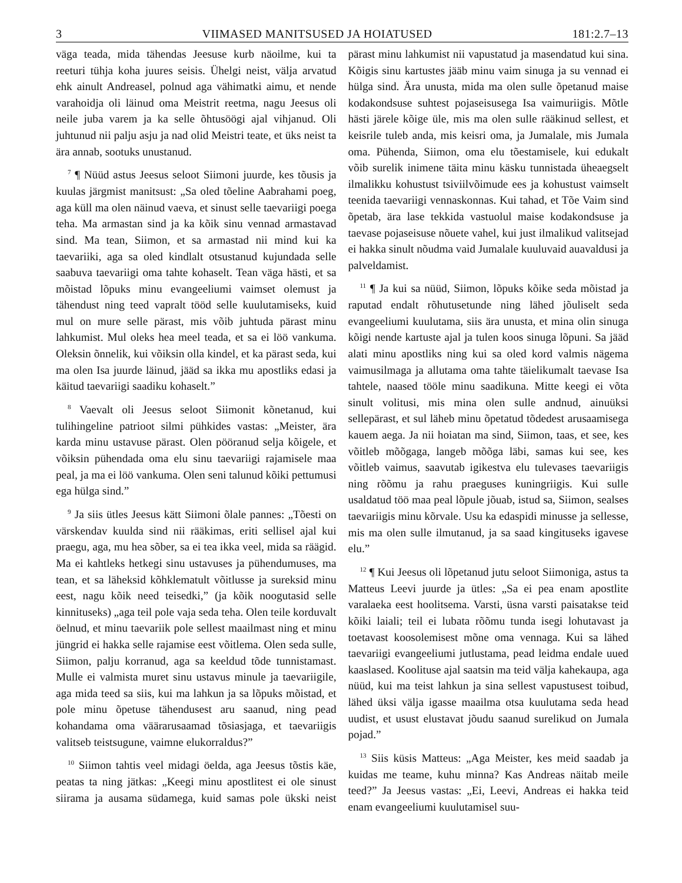3 VIIMASED MANITSUSED JA HOIATUSED 181:2.7–13
väga teada, mida tähendas Jeesuse kurb näoilme, kui ta reeturi tühja koha juures seisis. Ühelgi neist, välja arvatud ehk ainult Andreasel, polnud aga vähimatki aimu, et nende varahoidja oli läinud oma Meistrit reetma, nagu Jeesus oli neile juba varem ja ka selle õhtusöögi ajal vihjanud. Oli juhtunud nii palju asju ja nad olid Meistri teate, et üks neist ta ära annab, sootuks unustanud.
<sup>7</sup> ¶ Nüüd astus Jeesus seloot Siimoni juurde, kes tõusis ja kuulas järgmist manitsust: „Sa oled tõeline Aabrahami poeg, aga küll ma olen näinud vaeva, et sinust selle taevariigi poega teha. Ma armastan sind ja ka kõik sinu vennad armastavad sind. Ma tean, Siimon, et sa armastad nii mind kui ka taevariiki, aga sa oled kindlalt otsustanud kujundada selle saabuva taevariigi oma tahte kohaselt. Tean väga hästi, et sa mõistad lõpuks minu evangeeliumi vaimset olemust ja tähendust ning teed vapralt tööd selle kuulutamiseks, kuid mul on mure selle pärast, mis võib juhtuda pärast minu lahkumist. Mul oleks hea meel teada, et sa ei löö vankuma. Oleksin õnnelik, kui võiksin olla kindel, et ka pärast seda, kui ma olen Isa juurde läinud, jääd sa ikka mu apostliks edasi ja käitud taevariigi saadiku kohaselt.”
<sup>8</sup> Vaevalt oli Jeesus seloot Siimonit kõnetanud, kui tulihingeline patrioot silmi pühkides vastas: „Meister, ära karda minu ustavuse pärast. Olen pööranud selja kõigele, et võiksin pühendada oma elu sinu taevariigi rajamisele maa peal, ja ma ei löö vankuma. Olen seni talunud kõiki pettumusi ega hülga sind.”
<sup>9</sup> Ja siis ütles Jeesus kätt Siimoni õlale pannes: „Tõesti on värskendav kuulda sind nii rääkimas, eriti sellisel ajal kui praegu, aga, mu hea sõber, sa ei tea ikka veel, mida sa räägid. Ma ei kahtleks hetkegi sinu ustavuses ja pühendumuses, ma tean, et sa läheksid kõhklematult võitlusse ja sureksid minu eest, nagu kõik need teisedki,” (ja kõik noogutasid selle kinnituseks) „aga teil pole vaja seda teha. Olen teile korduvalt öelnud, et minu taevariik pole sellest maailmast ning et minu jüngrid ei hakka selle rajamise eest võitlema. Olen seda sulle, Siimon, palju korranud, aga sa keeldud tõde tunnistamast. Mulle ei valmista muret sinu ustavus minule ja taevariigile, aga mida teed sa siis, kui ma lahkun ja sa lõpuks mõistad, et pole minu õpetuse tähendusest aru saanud, ning pead kohandama oma väärarusaamad tõsiasjaga, et taevariigis valitseb teistsugune, vaimne elukorraldus?”
<sup>10</sup> Siimon tahtis veel midagi öelda, aga Jeesus tõstis käe, peatas ta ning jätkas: „Keegi minu apostlitest ei ole sinust siirama ja ausama südamega, kuid samas pole ükski neist pärast minu lahkumist nii vapustatud ja masendatud kui sina. Kõigis sinu kartustes jääb minu vaim sinuga ja su vennad ei hülga sind. Ära unusta, mida ma olen sulle õpetanud maise kodakondsuse suhtest pojaseisusega Isa vaimuriigis. Mõtle hästi järele kõige üle, mis ma olen sulle rääkinud sellest, et keisrile tuleb anda, mis keisri oma, ja Jumalale, mis Jumala oma. Pühenda, Siimon, oma elu tõestamisele, kui edukalt võib surelik inimene täita minu käsku tunnistada üheaegselt ilmalikku kohustust tsiviilvõimude ees ja kohustust vaimselt teenida taevariigi vennaskonnas. Kui tahad, et Tõe Vaim sind õpetab, ära lase tekkida vastuolul maise kodakondsuse ja taevase pojaseisuse nõuete vahel, kui just ilmalikud valitsejad ei hakka sinult nõudma vaid Jumalale kuuluvaid auavaldusi ja palveldamist.
<sup>11</sup> ¶ Ja kui sa nüüd, Siimon, lõpuks kõike seda mõistad ja raputad endalt rõhutusetunde ning lähed jõuliselt seda evangeeliumi kuulutama, siis ära unusta, et mina olin sinuga kõigi nende kartuste ajal ja tulen koos sinuga lõpuni. Sa jääd alati minu apostliks ning kui sa oled kord valmis nägema vaimusilmaga ja allutama oma tahte täielikumalt taevase Isa tahtele, naased tööle minu saadikuna. Mitte keegi ei võta sinult volitusi, mis mina olen sulle andnud, ainuüksi sellepärast, et sul läheb minu õpetatud tõdedest arusaamisega kauem aega. Ja nii hoiatan ma sind, Siimon, taas, et see, kes võitleb mõõgaga, langeb mõõga läbi, samas kui see, kes võitleb vaimus, saavutab igikestva elu tulevases taevariigis ning rõõmu ja rahu praeguses kuningriigis. Kui sulle usaldatud töö maa peal lõpule jõuab, istud sa, Siimon, sealses taevariigis minu kõrvale. Usu ka edaspidi minusse ja sellesse, mis ma olen sulle ilmutanud, ja sa saad kingituseks igavese elu.”
<sup>12</sup> ¶ Kui Jeesus oli lõpetanud jutu seloot Siimoniga, astus ta Matteus Leevi juurde ja ütles: „Sa ei pea enam apostlite varalaeka eest hoolitsema. Varsti, üsna varsti paisatakse teid kõiki laiali; teil ei lubata rõõmu tunda isegi lohutavast ja toetavast koosolemisest mõne oma vennaga. Kui sa lähed taevariigi evangeeliumi jutlustama, pead leidma endale uued kaaslased. Koolituse ajal saatsin ma teid välja kahekaupa, aga nüüd, kui ma teist lahkun ja sina sellest vapustusest toibud, lähed üksi välja igasse maailma otsa kuulutama seda head uudist, et usust elustavat jõudu saanud surelikud on Jumala pojad.”
<sup>13</sup> Siis küsis Matteus: „Aga Meister, kes meid saadab ja kuidas me teame, kuhu minna? Kas Andreas näitab meile teed?” Ja Jeesus vastas: „Ei, Leevi, Andreas ei hakka teid enam evangeeliumi kuulutamisel suu-